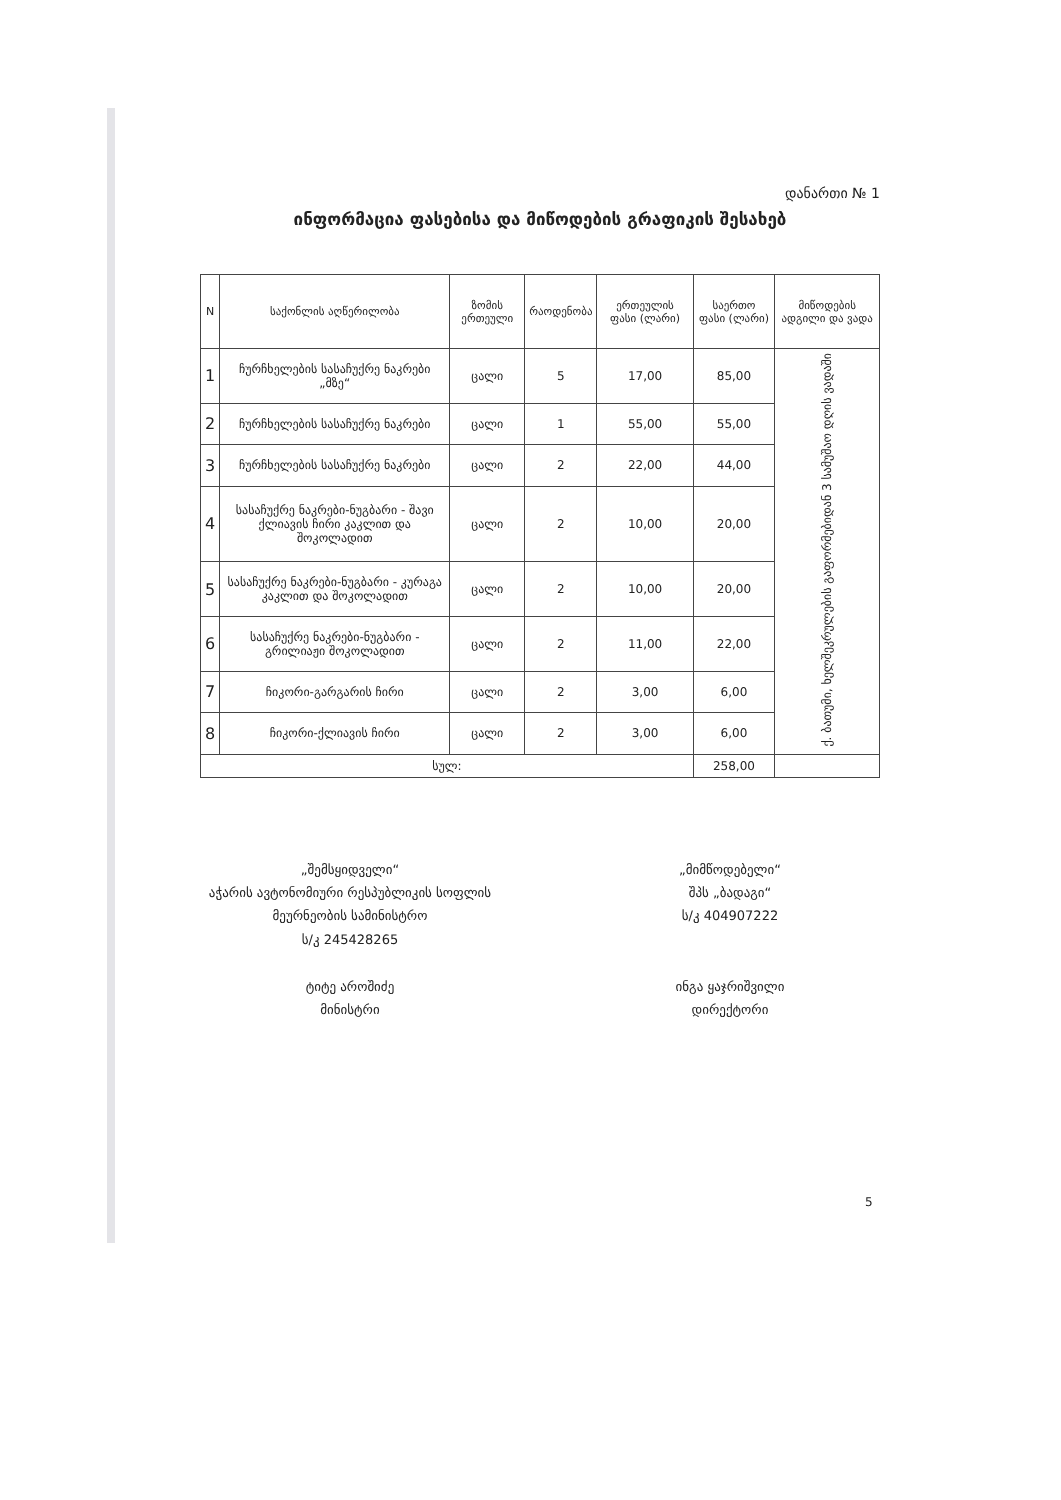დანართი № 1
ინფორმაცია ფასებისა და მიწოდების გრაფიკის შესახებ
| N | საქონლის აღწერილობა | ზომის ერთეული | რაოდენობა | ერთეულის ფასი (ლარი) | საერთო ფასი (ლარი) | მიწოდების ადგილი და ვადა |
| --- | --- | --- | --- | --- | --- | --- |
| 1 | ჩურჩხელების სასაჩუქრე ნაკრები „მზე“ | ცალი | 5 | 17,00 | 85,00 | ქ. ბათუმი, ხელშეკრულების გაფორმებიდან 3 სამუშაო დღის ვადაში |
| 2 | ჩურჩხელების სასაჩუქრე ნაკრები | ცალი | 1 | 55,00 | 55,00 | |
| 3 | ჩურჩხელების სასაჩუქრე ნაკრები | ცალი | 2 | 22,00 | 44,00 | |
| 4 | სასაჩუქრე ნაკრები-ნუგბარი - შავი ქლიავის ჩირი კაკლით და შოკოლადით | ცალი | 2 | 10,00 | 20,00 | |
| 5 | სასაჩუქრე ნაკრები-ნუგბარი - კურაგა კაკლით და შოკოლადით | ცალი | 2 | 10,00 | 20,00 | |
| 6 | სასაჩუქრე ნაკრები-ნუგბარი - გრილიაჟი შოკოლადით | ცალი | 2 | 11,00 | 22,00 | |
| 7 | ჩიკორი-გარგარის ჩირი | ცალი | 2 | 3,00 | 6,00 | |
| 8 | ჩიკორი-ქლიავის ჩირი | ცალი | 2 | 3,00 | 6,00 | |
| სულ: | | | | | 258,00 | |
„შემსყიდველი“
აჭარის ავტონომიური რესპუბლიკის სოფლის მეურნეობის სამინისტრო
ს/კ 245428265
ტიტე აროშიძე
მინისტრი
„მიმწოდებელი“
შპს „ბადაგი“
ს/კ 404907222
ინგა ყაჯრიშვილი
დირექტორი
5